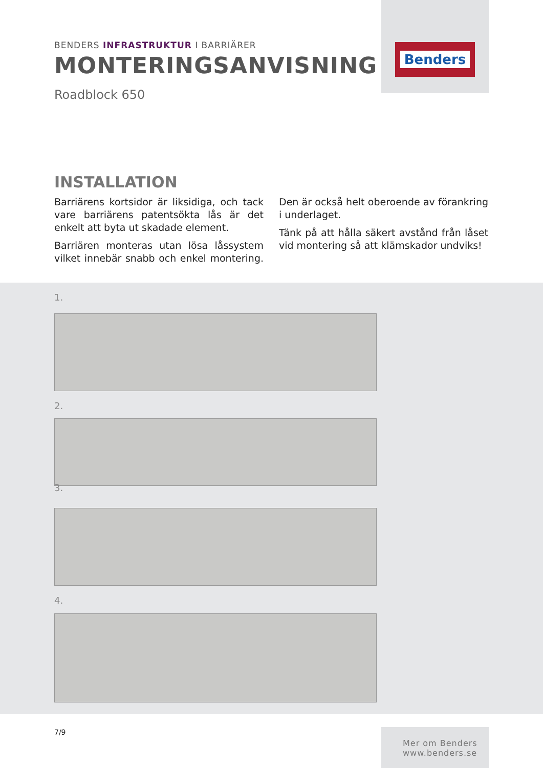Benders
BENDERS INFRASTRUKTUR I BARRIÄRER
MONTERINGSANVISNING
Roadblock 650
INSTALLATION
Barriärens kortsidor är liksidiga, och tack vare barriärens patentsökta lås är det enkelt att byta ut skadade element.
Barriären monteras utan lösa låssystem vilket innebär snabb och enkel montering. Den är också helt oberoende av förankring i underlaget.
Tänk på att hålla säkert avstånd från låset vid montering så att klämskador undviks!
1.
2.
3.
4.
7/9
Mer om Benders
www.benders.se